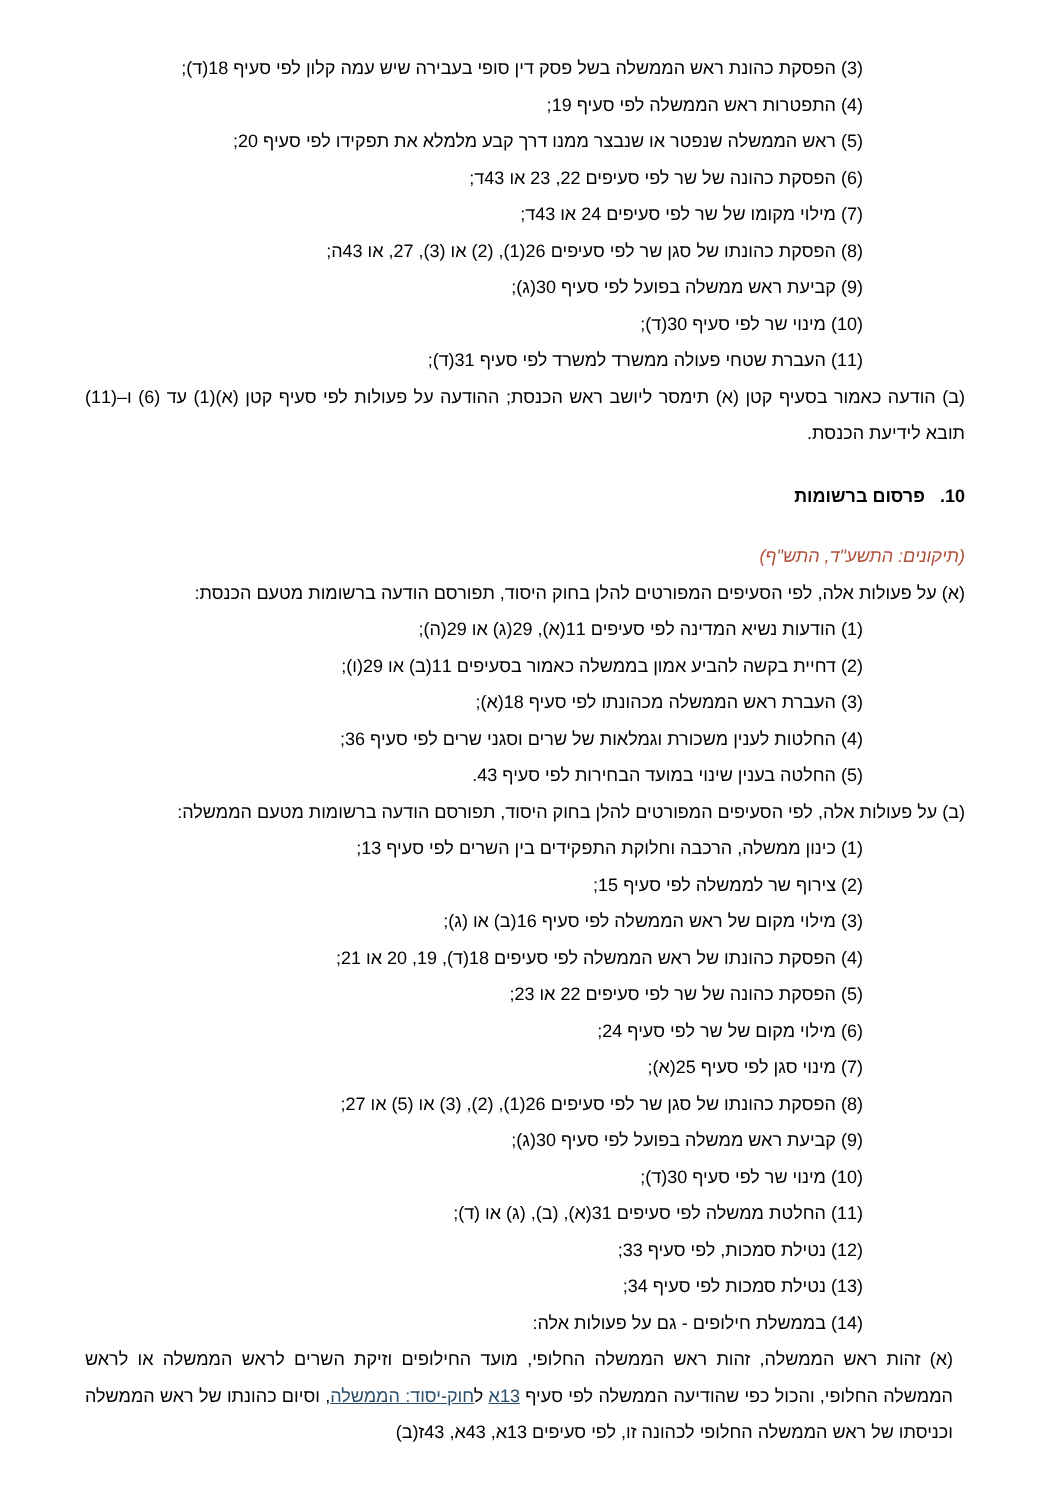(3) הפסקת כהונת ראש הממשלה בשל פסק דין סופי בעבירה שיש עמה קלון לפי סעיף 18(ד);
(4) התפטרות ראש הממשלה לפי סעיף 19;
(5) ראש הממשלה שנפטר או שנבצר ממנו דרך קבע מלמלא את תפקידו לפי סעיף 20;
(6) הפסקת כהונה של שר לפי סעיפים 22, 23 או 43ד;
(7) מילוי מקומו של שר לפי סעיפים 24 או 43ד;
(8) הפסקת כהונתו של סגן שר לפי סעיפים 26(1), (2) או (3), 27, או 43ה;
(9) קביעת ראש ממשלה בפועל לפי סעיף 30(ג);
(10) מינוי שר לפי סעיף 30(ד);
(11) העברת שטחי פעולה ממשרד למשרד לפי סעיף 31(ד);
(ב) הודעה כאמור בסעיף קטן (א) תימסר ליושב ראש הכנסת; ההודעה על פעולות לפי סעיף קטן (א)(1) עד (6) ו–(11) תובא לידיעת הכנסת.
10. פרסום ברשומות
(תיקונים: התשע"ד, התש"ף)
(א) על פעולות אלה, לפי הסעיפים המפורטים להלן בחוק היסוד, תפורסם הודעה ברשומות מטעם הכנסת:
(1) הודעות נשיא המדינה לפי סעיפים 11(א), 29(ג) או 29(ה);
(2) דחיית בקשה להביע אמון בממשלה כאמור בסעיפים 11(ב) או 29(ו);
(3) העברת ראש הממשלה מכהונתו לפי סעיף 18(א);
(4) החלטות לענין משכורת וגמלאות של שרים וסגני שרים לפי סעיף 36;
(5) החלטה בענין שינוי במועד הבחירות לפי סעיף 43.
(ב) על פעולות אלה, לפי הסעיפים המפורטים להלן בחוק היסוד, תפורסם הודעה ברשומות מטעם הממשלה:
(1) כינון ממשלה, הרכבה וחלוקת התפקידים בין השרים לפי סעיף 13;
(2) צירוף שר לממשלה לפי סעיף 15;
(3) מילוי מקום של ראש הממשלה לפי סעיף 16(ב) או (ג);
(4) הפסקת כהונתו של ראש הממשלה לפי סעיפים 18(ד), 19, 20 או 21;
(5) הפסקת כהונה של שר לפי סעיפים 22 או 23;
(6) מילוי מקום של שר לפי סעיף 24;
(7) מינוי סגן לפי סעיף 25(א);
(8) הפסקת כהונתו של סגן שר לפי סעיפים 26(1), (2), (3) או (5) או 27;
(9) קביעת ראש ממשלה בפועל לפי סעיף 30(ג);
(10) מינוי שר לפי סעיף 30(ד);
(11) החלטת ממשלה לפי סעיפים 31(א), (ב), (ג) או (ד);
(12) נטילת סמכות, לפי סעיף 33;
(13) נטילת סמכות לפי סעיף 34;
(14) בממשלת חילופים - גם על פעולות אלה:
(א) זהות ראש הממשלה, זהות ראש הממשלה החלופי, מועד החילופים וזיקת השרים לראש הממשלה או לראש הממשלה החלופי, והכול כפי שהודיעה הממשלה לפי סעיף 13א לחוק-יסוד: הממשלה, וסיום כהונתו של ראש הממשלה וכניסתו של ראש הממשלה החלופי לכהונה זו, לפי סעיפים 13א, 43א, 43ז(ב)